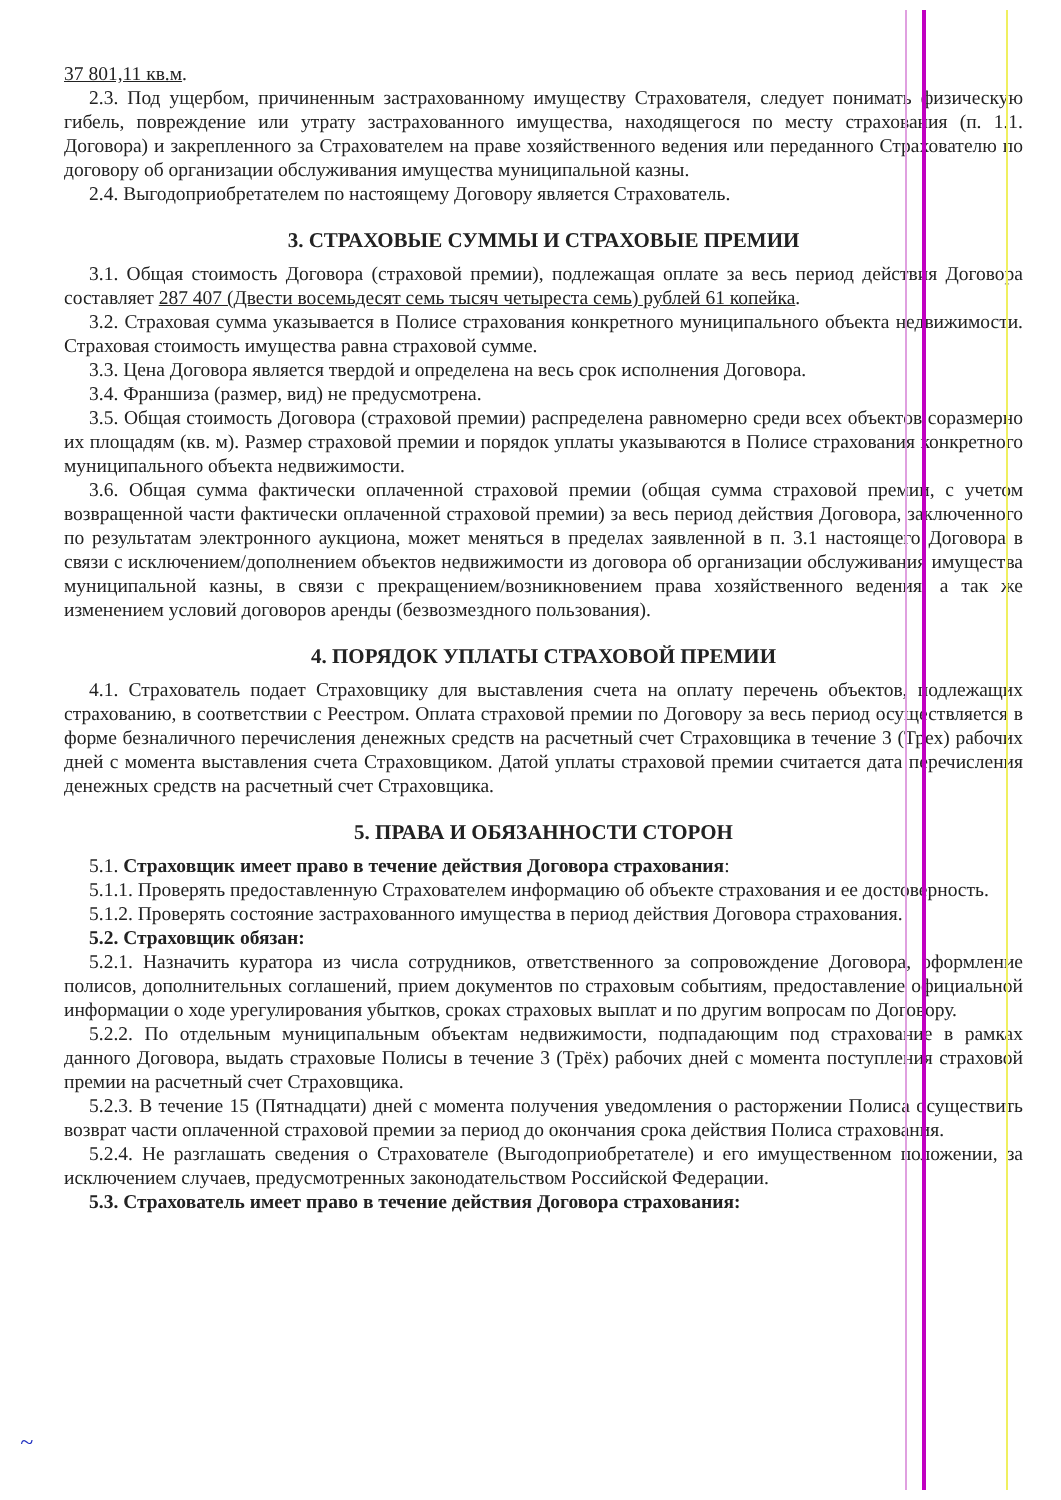37 801,11 кв.м.
2.3. Под ущербом, причиненным застрахованному имуществу Страхователя, следует понимать физическую гибель, повреждение или утрату застрахованного имущества, находящегося по месту страхования (п. 1.1. Договора) и закрепленного за Страхователем на праве хозяйственного ведения или переданного Страхователю по договору об организации обслуживания имущества муниципальной казны.
2.4. Выгодоприобретателем по настоящему Договору является Страхователь.
3. СТРАХОВЫЕ СУММЫ И СТРАХОВЫЕ ПРЕМИИ
3.1. Общая стоимость Договора (страховой премии), подлежащая оплате за весь период действия Договора составляет 287 407 (Двести восемьдесят семь тысяч четыреста семь) рублей 61 копейка.
3.2. Страховая сумма указывается в Полисе страхования конкретного муниципального объекта недвижимости. Страховая стоимость имущества равна страховой сумме.
3.3. Цена Договора является твердой и определена на весь срок исполнения Договора.
3.4. Франшиза (размер, вид) не предусмотрена.
3.5. Общая стоимость Договора (страховой премии) распределена равномерно среди всех объектов соразмерно их площадям (кв. м). Размер страховой премии и порядок уплаты указываются в Полисе страхования конкретного муниципального объекта недвижимости.
3.6. Общая сумма фактически оплаченной страховой премии (общая сумма страховой премии, с учетом возвращенной части фактически оплаченной страховой премии) за весь период действия Договора, заключенного по результатам электронного аукциона, может меняться в пределах заявленной в п. 3.1 настоящего Договора в связи с исключением/дополнением объектов недвижимости из договора об организации обслуживания имущества муниципальной казны, в связи с прекращением/возникновением права хозяйственного ведения, а так же изменением условий договоров аренды (безвозмездного пользования).
4. ПОРЯДОК УПЛАТЫ СТРАХОВОЙ ПРЕМИИ
4.1. Страхователь подает Страховщику для выставления счета на оплату перечень объектов, подлежащих страхованию, в соответствии с Реестром. Оплата страховой премии по Договору за весь период осуществляется в форме безналичного перечисления денежных средств на расчетный счет Страховщика в течение 3 (Трех) рабочих дней с момента выставления счета Страховщиком. Датой уплаты страховой премии считается дата перечисления денежных средств на расчетный счет Страховщика.
5. ПРАВА И ОБЯЗАННОСТИ СТОРОН
5.1. Страховщик имеет право в течение действия Договора страхования:
5.1.1. Проверять предоставленную Страхователем информацию об объекте страхования и ее достоверность.
5.1.2. Проверять состояние застрахованного имущества в период действия Договора страхования.
5.2. Страховщик обязан:
5.2.1. Назначить куратора из числа сотрудников, ответственного за сопровождение Договора, оформление полисов, дополнительных соглашений, прием документов по страховым событиям, предоставление официальной информации о ходе урегулирования убытков, сроках страховых выплат и по другим вопросам по Договору.
5.2.2. По отдельным муниципальным объектам недвижимости, подпадающим под страхование в рамках данного Договора, выдать страховые Полисы в течение 3 (Трёх) рабочих дней с момента поступления страховой премии на расчетный счет Страховщика.
5.2.3. В течение 15 (Пятнадцати) дней с момента получения уведомления о расторжении Полиса осуществить возврат части оплаченной страховой премии за период до окончания срока действия Полиса страхования.
5.2.4. Не разглашать сведения о Страхователе (Выгодоприобретателе) и его имущественном положении, за исключением случаев, предусмотренных законодательством Российской Федерации.
5.3. Страхователь имеет право в течение действия Договора страхования:
~